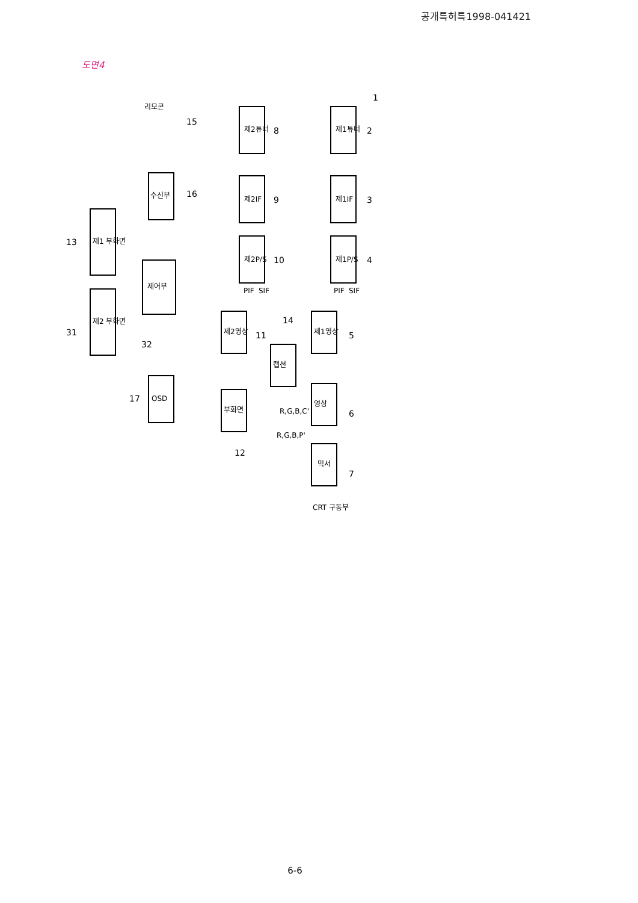공개특허특1998-041421
도면4
제1튜너
제1IF
제1P/S
제2튜너
제2IF
제2P/S
제1영상
제2영상
캡션
영상
부화면
믹서
수신부
제어부
제1 부화면
제2 부화면
OSD
리모콘
CRT 구동부
SIF
PIF
SIF
PIF
R,G,B,C'
R,G,B,P'
1
2
3
4
5
6
7
8
9
10
11
12
13
14
15
16
17
31
32
6-6